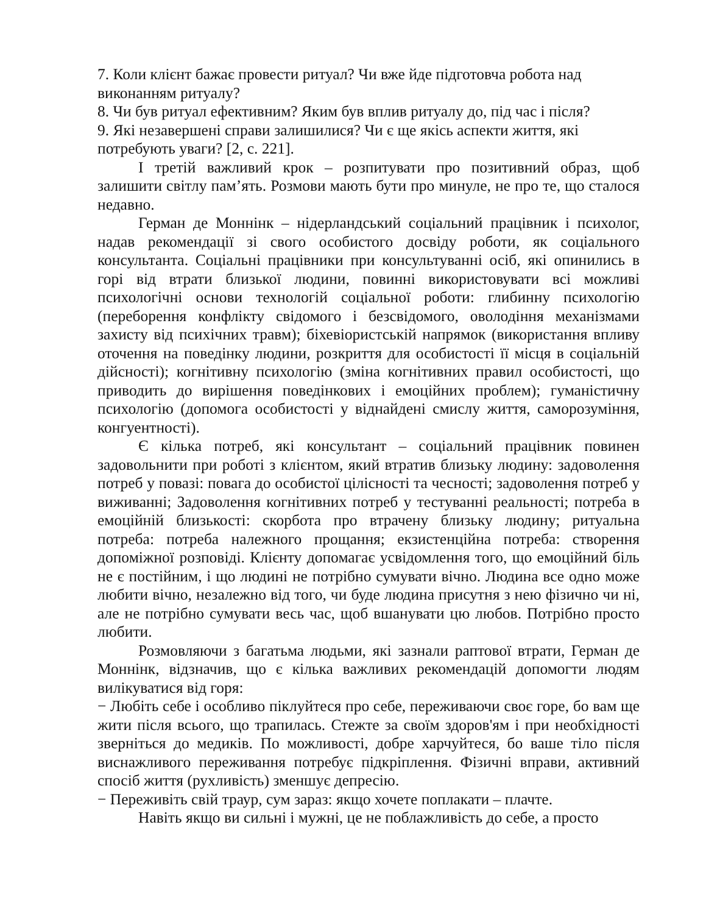7. Коли клієнт бажає провести ритуал? Чи вже йде підготовча робота над виконанням ритуалу?
8. Чи був ритуал ефективним? Яким був вплив ритуалу до, під час і після?
9. Які незавершені справи залишилися? Чи є ще якісь аспекти життя, які потребують уваги? [2, с. 221].
І третій важливий крок – розпитувати про позитивний образ, щоб залишити світлу пам’ять. Розмови мають бути про минуле, не про те, що сталося недавно.
Герман де Моннінк – нідерландський соціальний працівник і психолог, надав рекомендації зі свого особистого досвіду роботи, як соціального консультанта. Соціальні працівники при консультуванні осіб, які опинились в горі від втрати близької людини, повинні використовувати всі можливі психологічні основи технологій соціальної роботи: глибинну психологію (переборення конфлікту свідомого і безсвідомого, оволодіння механізмами захисту від психічних травм); біхевіористській напрямок (використання впливу оточення на поведінку людини, розкриття для особистості її місця в соціальній дійсності); когнітивну психологію (зміна когнітивних правил особистості, що приводить до вирішення поведінкових і емоційних проблем); гуманістичну психологію (допомога особистості у віднайдені смислу життя, саморозуміння, конгуентності).
Є кілька потреб, які консультант – соціальний працівник повинен задовольнити при роботі з клієнтом, який втратив близьку людину: задоволення потреб у повазі: повага до особистої цілісності та чесності; задоволення потреб у виживанні; Задоволення когнітивних потреб у тестуванні реальності; потреба в емоційній близькості: скорбота про втрачену близьку людину; ритуальна потреба: потреба належного прощання; екзистенційна потреба: створення допоміжної розповіді. Клієнту допомагає усвідомлення того, що емоційний біль не є постійним, і що людині не потрібно сумувати вічно. Людина все одно може любити вічно, незалежно від того, чи буде людина присутня з нею фізично чи ні, але не потрібно сумувати весь час, щоб вшанувати цю любов. Потрібно просто любити.
Розмовляючи з багатьма людьми, які зазнали раптової втрати, Герман де Моннінк, відзначив, що є кілька важливих рекомендацій допомогти людям вилікуватися від горя:
− Любіть себе і особливо піклуйтеся про себе, переживаючи своє горе, бо вам ще жити після всього, що трапилась. Стежте за своїм здоров'ям і при необхідності зверніться до медиків. По можливості, добре харчуйтеся, бо ваше тіло після виснажливого переживання потребує підкріплення. Фізичні вправи, активний спосіб життя (рухливість) зменшує депресію.
− Переживіть свій траур, сум зараз: якщо хочете поплакати – плачте.
Навіть якщо ви сильні і мужні, це не поблажливість до себе, а просто